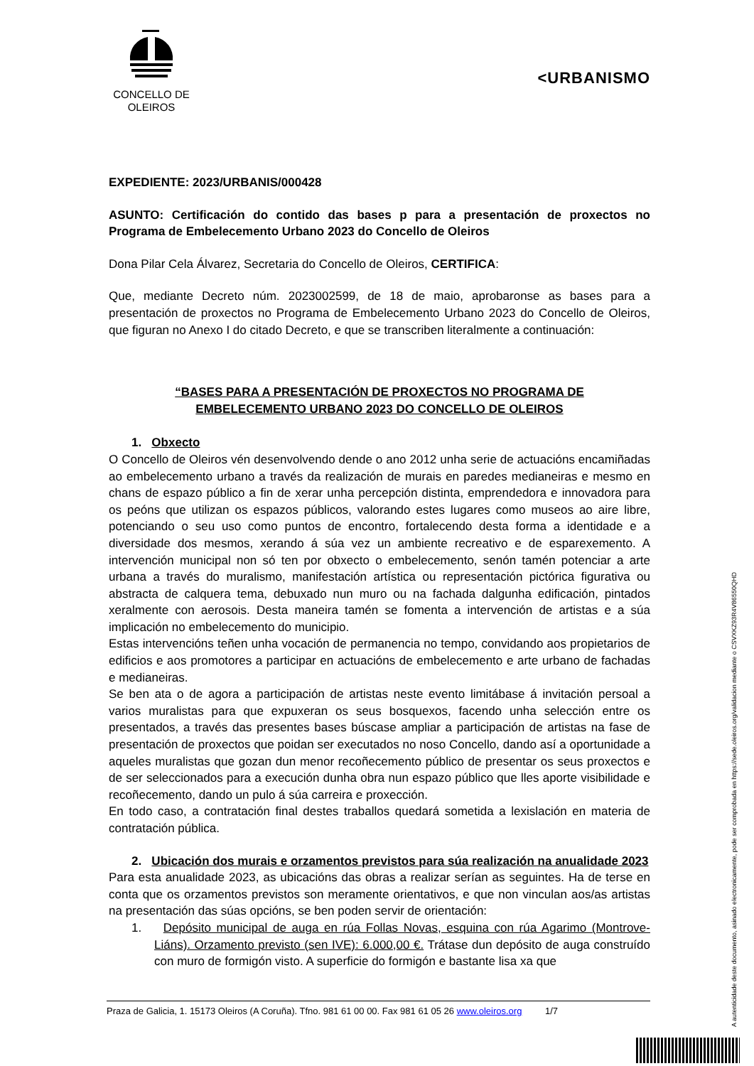CONCELLO DE
OLEIROS
<URBANISMO
EXPEDIENTE: 2023/URBANIS/000428
ASUNTO: Certificación do contido das bases p para a presentación de proxectos no Programa de Embelecemento Urbano 2023 do Concello de Oleiros
Dona Pilar Cela Álvarez, Secretaria do Concello de Oleiros, CERTIFICA:
Que, mediante Decreto núm. 2023002599, de 18 de maio, aprobaronse as bases para a presentación de proxectos no Programa de Embelecemento Urbano 2023 do Concello de Oleiros, que figuran no Anexo I do citado Decreto, e que se transcriben literalmente a continuación:
“BASES PARA A PRESENTACIÓN DE PROXECTOS NO PROGRAMA DE
EMBELECEMENTO URBANO 2023 DO CONCELLO DE OLEIROS
1. Obxecto
O Concello de Oleiros vén desenvolvendo dende o ano 2012 unha serie de actuacións encamiñadas ao embelecemento urbano a través da realización de murais en paredes medianeiras e mesmo en chans de espazo público a fin de xerar unha percepción distinta, emprendedora e innovadora para os peóns que utilizan os espazos públicos, valorando estes lugares como museos ao aire libre, potenciando o seu uso como puntos de encontro, fortalecendo desta forma a identidade e a diversidade dos mesmos, xerando á súa vez un ambiente recreativo e de esparexemento. A intervención municipal non só ten por obxecto o embelecemento, senón tamén potenciar a arte urbana a través do muralismo, manifestación artística ou representación pictórica figurativa ou abstracta de calquera tema, debuxado nun muro ou na fachada dalgunha edificación, pintados xeralmente con aerosois. Desta maneira tamén se fomenta a intervención de artistas e a súa implicación no embelecemento do municipio.
Estas intervencións teñen unha vocación de permanencia no tempo, convidando aos propietarios de edificios e aos promotores a participar en actuacións de embelecemento e arte urbano de fachadas e medianeiras.
Se ben ata o de agora a participación de artistas neste evento limitábase á invitación persoal a varios muralistas para que expuxeran os seus bosquexos, facendo unha selección entre os presentados, a través das presentes bases búscase ampliar a participación de artistas na fase de presentación de proxectos que poidan ser executados no noso Concello, dando así a oportunidade a aqueles muralistas que gozan dun menor recoñecemento público de presentar os seus proxectos e de ser seleccionados para a execución dunha obra nun espazo público que lles aporte visibilidade e recoñecemento, dando un pulo á súa carreira e proxección.
En todo caso, a contratación final destes traballos quedará sometida a lexislación en materia de contratación pública.
2. Ubicación dos murais e orzamentos previstos para súa realización na anualidade 2023
Para esta anualidade 2023, as ubicacións das obras a realizar serían as seguintes. Ha de terse en conta que os orzamentos previstos son meramente orientativos, e que non vinculan aos/as artistas na presentación das súas opcións, se ben poden servir de orientación:
1. Depósito municipal de auga en rúa Follas Novas, esquina con rúa Agarimo (Montrove-Liáns). Orzamento previsto (sen IVE): 6.000,00 €. Trátase dun depósito de auga construído con muro de formigón visto. A superficie do formigón e bastante lisa xa que
Praza de Galicia, 1. 15173 Oleiros (A Coruña). Tfno. 981 61 00 00. Fax 981 61 05 26 www.oleiros.org 1/7
A autenticidade deste documento, asinado electronicamente, pode ser comprobada en https://sede.oleiros.org/validacion mediante o CSVXKZ93R4V86550QHD